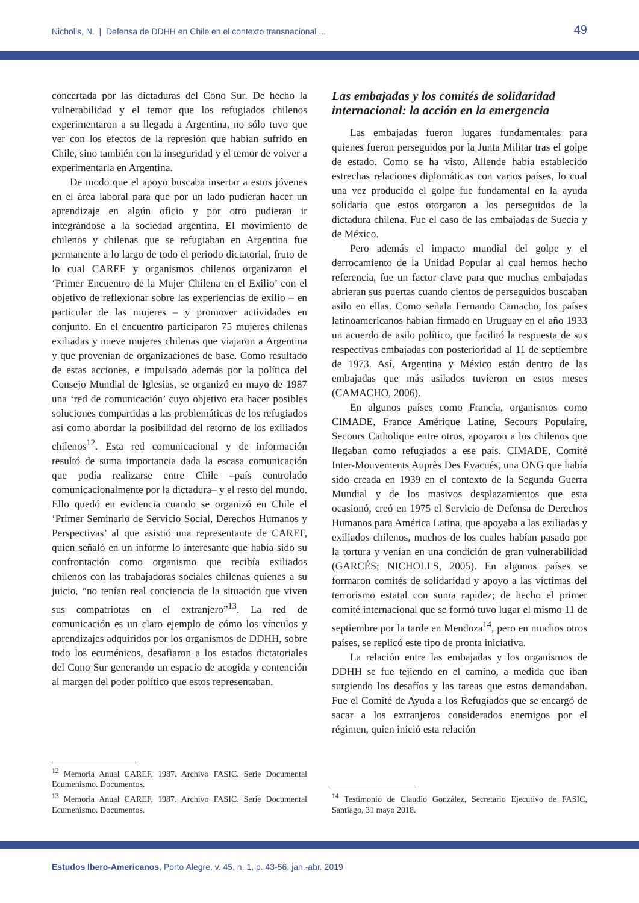Nicholls, N. | Defensa de DDHH en Chile en el contexto transnacional ... 49
concertada por las dictaduras del Cono Sur. De hecho la vulnerabilidad y el temor que los refugiados chilenos experimentaron a su llegada a Argentina, no sólo tuvo que ver con los efectos de la represión que habían sufrido en Chile, sino también con la inseguridad y el temor de volver a experimentarla en Argentina.
De modo que el apoyo buscaba insertar a estos jóvenes en el área laboral para que por un lado pudieran hacer un aprendizaje en algún oficio y por otro pudieran ir integrándose a la sociedad argentina. El movimiento de chilenos y chilenas que se refugiaban en Argentina fue permanente a lo largo de todo el periodo dictatorial, fruto de lo cual CAREF y organismos chilenos organizaron el ‘Primer Encuentro de la Mujer Chilena en el Exilio’ con el objetivo de reflexionar sobre las experiencias de exilio – en particular de las mujeres – y promover actividades en conjunto. En el encuentro participaron 75 mujeres chilenas exiliadas y nueve mujeres chilenas que viajaron a Argentina y que provenían de organizaciones de base. Como resultado de estas acciones, e impulsado además por la política del Consejo Mundial de Iglesias, se organizó en mayo de 1987 una ‘red de comunicación’ cuyo objetivo era hacer posibles soluciones compartidas a las problemáticas de los refugiados así como abordar la posibilidad del retorno de los exiliados chilenos<sup>12</sup>. Esta red comunicacional y de información resultó de suma importancia dada la escasa comunicación que podía realizarse entre Chile –país controlado comunicacionalmente por la dictadura– y el resto del mundo. Ello quedó en evidencia cuando se organizó en Chile el ‘Primer Seminario de Servicio Social, Derechos Humanos y Perspectivas’ al que asistió una representante de CAREF, quien señaló en un informe lo interesante que había sido su confrontación como organismo que recibía exiliados chilenos con las trabajadoras sociales chilenas quienes a su juicio, “no tenían real conciencia de la situación que viven sus compatriotas en el extranjero”<sup>13</sup>. La red de comunicación es un claro ejemplo de cómo los vínculos y aprendizajes adquiridos por los organismos de DDHH, sobre todo los ecuménicos, desafiaron a los estados dictatoriales del Cono Sur generando un espacio de acogida y contención al margen del poder político que estos representaban.
<sup>12</sup> Memoria Anual CAREF, 1987. Archivo FASIC. Serie Documental Ecumenismo. Documentos.
<sup>13</sup> Memoria Anual CAREF, 1987. Archivo FASIC. Serie Documental Ecumenismo. Documentos.
Las embajadas y los comités de solidaridad internacional: la acción en la emergencia
Las embajadas fueron lugares fundamentales para quienes fueron perseguidos por la Junta Militar tras el golpe de estado. Como se ha visto, Allende había establecido estrechas relaciones diplomáticas con varios países, lo cual una vez producido el golpe fue fundamental en la ayuda solidaria que estos otorgaron a los perseguidos de la dictadura chilena. Fue el caso de las embajadas de Suecia y de México.
Pero además el impacto mundial del golpe y el derrocamiento de la Unidad Popular al cual hemos hecho referencia, fue un factor clave para que muchas embajadas abrieran sus puertas cuando cientos de perseguidos buscaban asilo en ellas. Como señala Fernando Camacho, los países latinoamericanos habían firmado en Uruguay en el año 1933 un acuerdo de asilo político, que facilitó la respuesta de sus respectivas embajadas con posterioridad al 11 de septiembre de 1973. Así, Argentina y México están dentro de las embajadas que más asilados tuvieron en estos meses (CAMACHO, 2006).
En algunos países como Francia, organismos como CIMADE, France Amérique Latine, Secours Populaire, Secours Catholique entre otros, apoyaron a los chilenos que llegaban como refugiados a ese país. CIMADE, Comité Inter-Mouvements Auprès Des Evacués, una ONG que había sido creada en 1939 en el contexto de la Segunda Guerra Mundial y de los masivos desplazamientos que esta ocasionó, creó en 1975 el Servicio de Defensa de Derechos Humanos para América Latina, que apoyaba a las exiliadas y exiliados chilenos, muchos de los cuales habían pasado por la tortura y venían en una condición de gran vulnerabilidad (GARCÉS; NICHOLLS, 2005). En algunos países se formaron comités de solidaridad y apoyo a las víctimas del terrorismo estatal con suma rapidez; de hecho el primer comité internacional que se formó tuvo lugar el mismo 11 de septiembre por la tarde en Mendoza<sup>14</sup>, pero en muchos otros países, se replicó este tipo de pronta iniciativa.
La relación entre las embajadas y los organismos de DDHH se fue tejiendo en el camino, a medida que iban surgiendo los desafíos y las tareas que estos demandaban. Fue el Comité de Ayuda a los Refugiados que se encargó de sacar a los extranjeros considerados enemigos por el régimen, quien inició esta relación
<sup>14</sup> Testimonio de Claudio González, Secretario Ejecutivo de FASIC, Santiago, 31 mayo 2018.
Estudos Ibero-Americanos, Porto Alegre, v. 45, n. 1, p. 43-56, jan.-abr. 2019